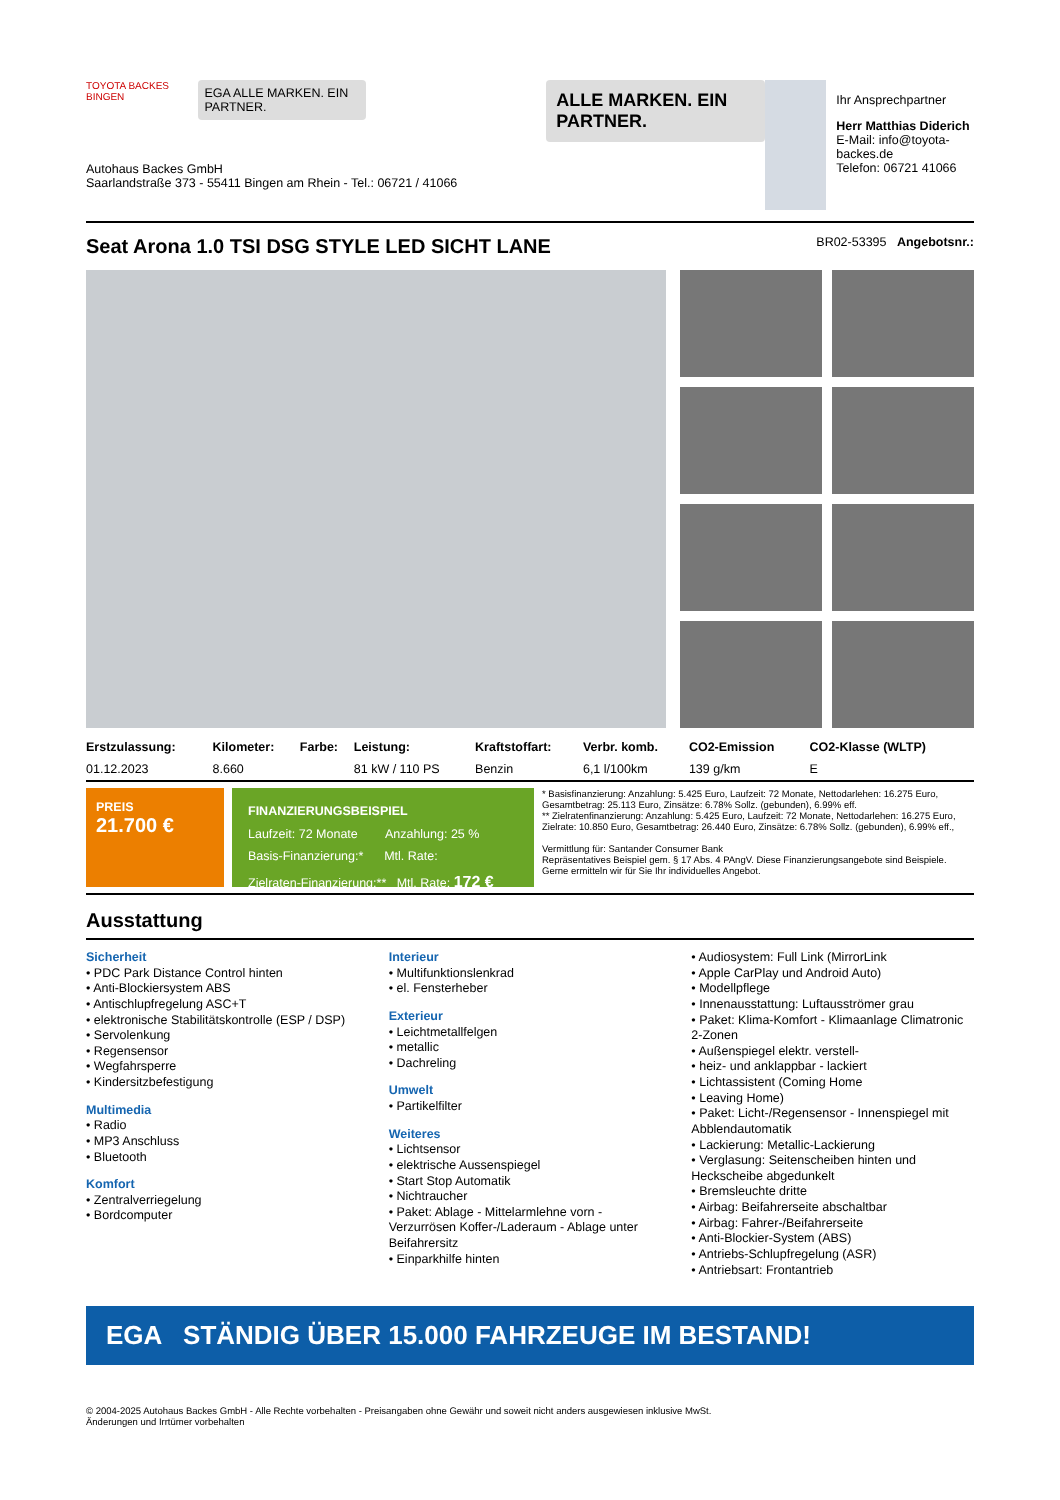TOYOTA BACKES BINGEN
EGA ALLE MARKEN. EIN PARTNER.
ALLE MARKEN. EIN PARTNER.
Autohaus Backes GmbH
Saarlandstraße 373 - 55411 Bingen am Rhein - Tel.: 06721 / 41066
Ihr Ansprechpartner
Herr Matthias Diderich
E-Mail: info@toyota-backes.de
Telefon: 06721 41066
Seat Arona 1.0 TSI DSG STYLE LED SICHT LANE BR02-53395 Angebotsnr.:
| Erstzulassung: | Kilometer: | Farbe: | Leistung: | Kraftstoffart: | Verbr. komb. | CO2-Emission | CO2-Klasse (WLTP) |
| --- | --- | --- | --- | --- | --- | --- | --- |
| 01.12.2023 | 8.660 | | 81 kW / 110 PS | Benzin | 6,1 l/100km | 139 g/km | E |
PREIS
21.700 €
FINANZIERUNGSBEISPIEL
Laufzeit: 72 Monate Anzahlung: 25 %
Basis-Finanzierung:* Mtl. Rate:
Zielraten-Finanzierung:** Mtl. Rate: 172 €
* Basisfinanzierung: Anzahlung: 5.425 Euro, Laufzeit: 72 Monate, Nettodarlehen: 16.275 Euro, Gesamtbetrag: 25.113 Euro, Zinsätze: 6.78% Sollz. (gebunden), 6.99% eff.
** Zielratenfinanzierung: Anzahlung: 5.425 Euro, Laufzeit: 72 Monate, Nettodarlehen: 16.275 Euro, Zielrate: 10.850 Euro, Gesamtbetrag: 26.440 Euro, Zinsätze: 6.78% Sollz. (gebunden), 6.99% eff.,
Vermittlung für: Santander Consumer Bank
Repräsentatives Beispiel gem. § 17 Abs. 4 PAngV. Diese Finanzierungsangebote sind Beispiele. Gerne ermitteln wir für Sie Ihr individuelles Angebot.
Ausstattung
Sicherheit
• PDC Park Distance Control hinten
• Anti-Blockiersystem ABS
• Antischlupfregelung ASC+T
• elektronische Stabilitätskontrolle (ESP / DSP)
• Servolenkung
• Regensensor
• Wegfahrsperre
• Kindersitzbefestigung
Multimedia
• Radio
• MP3 Anschluss
• Bluetooth
Komfort
• Zentralverriegelung
• Bordcomputer
Interieur
• Multifunktionslenkrad
• el. Fensterheber
Exterieur
• Leichtmetallfelgen
• metallic
• Dachreling
Umwelt
• Partikelfilter
Weiteres
• Lichtsensor
• elektrische Aussenspiegel
• Start Stop Automatik
• Nichtraucher
• Paket: Ablage - Mittelarmlehne vorn - Verzurrösen Koffer-/Laderaum - Ablage unter Beifahrersitz
• Einparkhilfe hinten
• Audiosystem: Full Link (MirrorLink
• Apple CarPlay und Android Auto)
• Modellpflege
• Innenausstattung: Luftausströmer grau
• Paket: Klima-Komfort - Klimaanlage Climatronic 2-Zonen
• Außenspiegel elektr. verstell-
• heiz- und anklappbar - lackiert
• Lichtassistent (Coming Home
• Leaving Home)
• Paket: Licht-/Regensensor - Innenspiegel mit Abblendautomatik
• Lackierung: Metallic-Lackierung
• Verglasung: Seitenscheiben hinten und Heckscheibe abgedunkelt
• Bremsleuchte dritte
• Airbag: Beifahrerseite abschaltbar
• Airbag: Fahrer-/Beifahrerseite
• Anti-Blockier-System (ABS)
• Antriebs-Schlupfregelung (ASR)
• Antriebsart: Frontantrieb
EGA STÄNDIG ÜBER 15.000 FAHRZEUGE IM BESTAND!
© 2004-2025 Autohaus Backes GmbH - Alle Rechte vorbehalten - Preisangaben ohne Gewähr und soweit nicht anders ausgewiesen inklusive MwSt.
Änderungen und Irrtümer vorbehalten